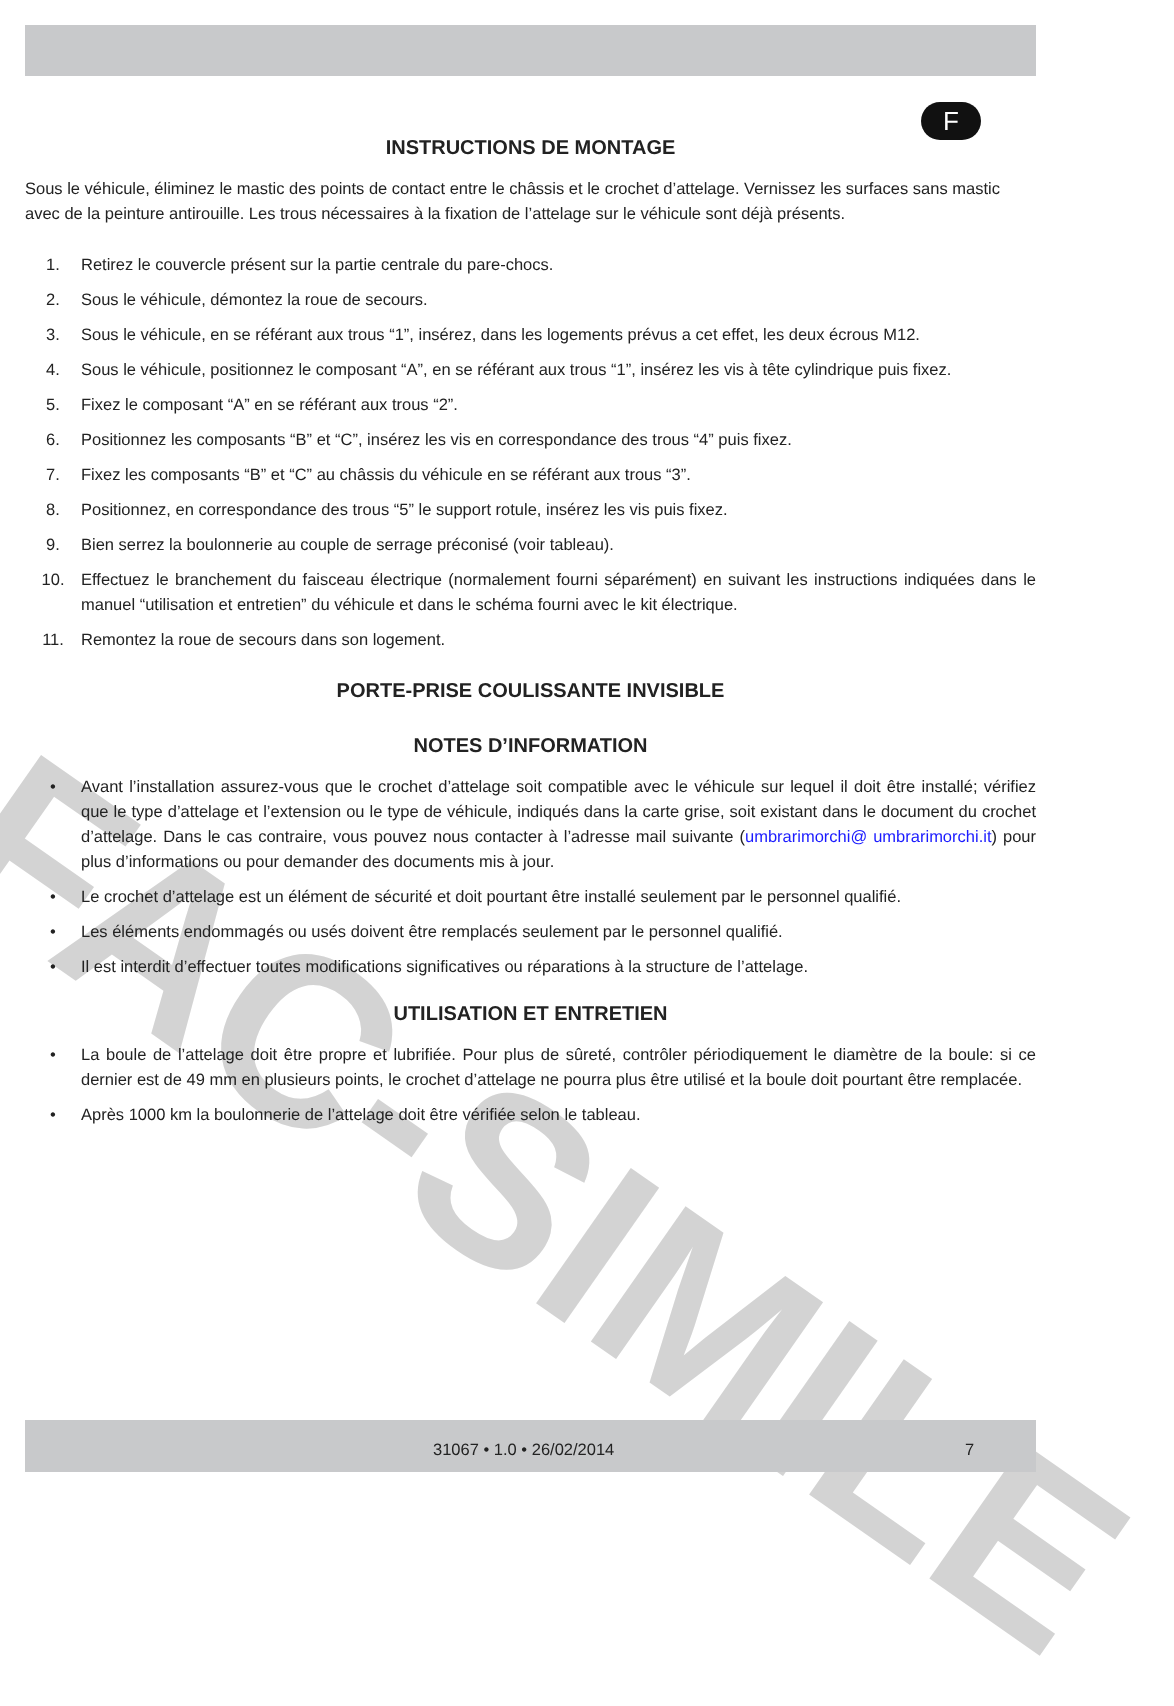F
FAC-SIMILE
INSTRUCTIONS DE MONTAGE
Sous le véhicule, éliminez le mastic des points de contact entre le châssis et le crochet d’attelage. Vernissez les surfaces sans mastic avec de la peinture antirouille. Les trous nécessaires à la fixation de l’attelage sur le véhicule sont déjà présents.
1. Retirez le couvercle présent sur la partie centrale du pare-chocs.
2. Sous le véhicule, démontez la roue de secours.
3. Sous le véhicule, en se référant aux trous “1”, insérez, dans les logements prévus a cet effet, les deux écrous M12.
4. Sous le véhicule, positionnez le composant “A”, en se référant aux trous “1”, insérez les vis à tête cylindrique puis fixez.
5. Fixez le composant “A” en se référant aux trous “2”.
6. Positionnez les composants “B” et “C”, insérez les vis en correspondance des trous “4” puis fixez.
7. Fixez les composants “B” et “C” au châssis du véhicule en se référant aux trous “3”.
8. Positionnez, en correspondance des trous “5” le support rotule, insérez les vis puis fixez.
9. Bien serrez la boulonnerie au couple de serrage préconisé (voir tableau).
10. Effectuez le branchement du faisceau électrique (normalement fourni séparément) en suivant les instructions indiquées dans le manuel “utilisation et entretien” du véhicule et dans le schéma fourni avec le kit électrique.
11. Remontez la roue de secours dans son logement.
PORTE-PRISE COULISSANTE INVISIBLE
NOTES D’INFORMATION
• Avant l’installation assurez-vous que le crochet d’attelage soit compatible avec le véhicule sur lequel il doit être installé; vérifiez que le type d’attelage et l’extension ou le type de véhicule, indiqués dans la carte grise, soit existant dans le document du crochet d’attelage. Dans le cas contraire, vous pouvez nous contacter à l’adresse mail suivante (umbrarimorchi@ umbrarimorchi.it) pour plus d’informations ou pour demander des documents mis à jour.
• Le crochet d’attelage est un élément de sécurité et doit pourtant être installé seulement par le personnel qualifié.
• Les éléments endommagés ou usés doivent être remplacés seulement par le personnel qualifié.
• Il est interdit d’effectuer toutes modifications significatives ou réparations à la structure de l’attelage.
UTILISATION ET ENTRETIEN
• La boule de l’attelage doit être propre et lubrifiée. Pour plus de sûreté, contrôler périodiquement le diamètre de la boule: si ce dernier est de 49 mm en plusieurs points, le crochet d’attelage ne pourra plus être utilisé et la boule doit pourtant être remplacée.
• Après 1000 km la boulonnerie de l’attelage doit être vérifiée selon le tableau.
31067 • 1.0 • 26/02/2014 7